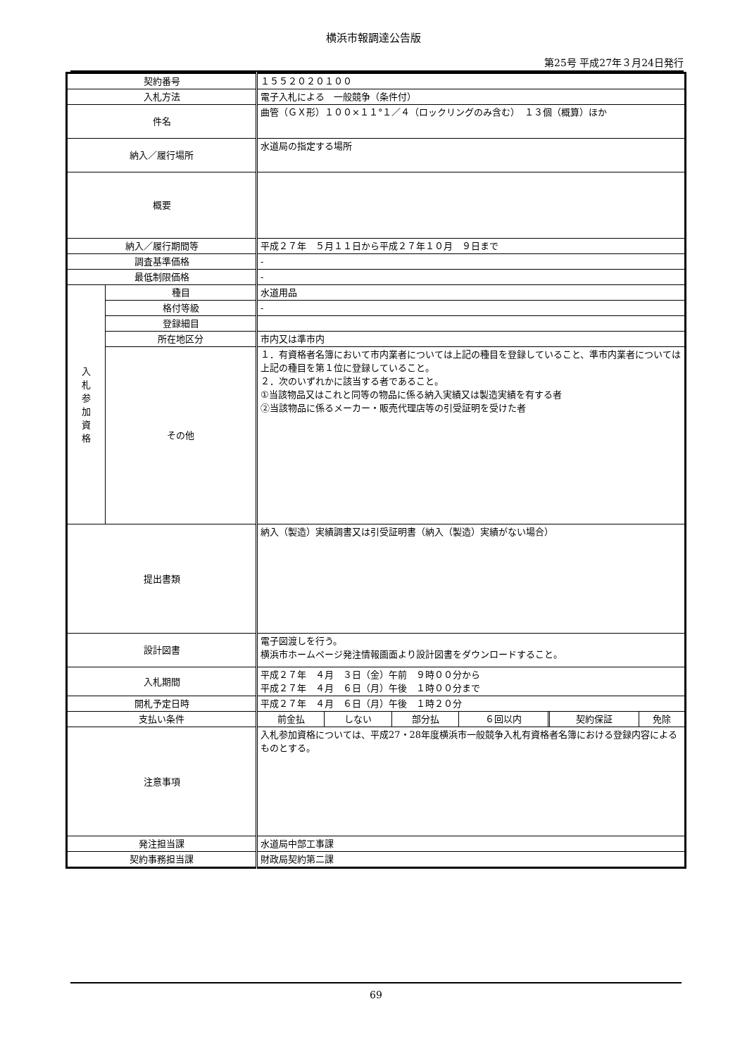横浜市報調達公告版
第25号 平成27年３月24日発行
| 契約番号 | | １５５２０２０１００ |
| 入札方法 | | 電子入札による 一般競争（条件付） |
| 件名 | | 曲管（ＧＸ形）１００×１１°１／４（ロックリングのみ含む） １３個（概算）ほか |
| 納入／履行場所 | | 水道局の指定する場所 |
| 概要 | | |
| 納入／履行期間等 | | 平成２７年 ５月１１日から平成２７年１０月 ９日まで |
| 調査基準価格 | | - |
| 最低制限価格 | | - |
| 入 札 参 加 資 格 | 種目 | 水道用品 |
| | 格付等級 | - |
| | 登録細目 | |
| | 所在地区分 | 市内又は準市内 |
| | その他 | １．有資格者名簿において市内業者については上記の種目を登録していること、準市内業者については上記の種目を第１位に登録していること。 ２．次のいずれかに該当する者であること。 ①当該物品又はこれと同等の物品に係る納入実績又は製造実績を有する者 ②当該物品に係るメーカー・販売代理店等の引受証明を受けた者 |
| 提出書類 | | 納入（製造）実績調書又は引受証明書（納入（製造）実績がない場合） |
| 設計図書 | | 電子図渡しを行う。 横浜市ホームページ発注情報画面より設計図書をダウンロードすること。 |
| 入札期間 | | 平成２７年 ４月 ３日（金）午前 ９時００分から 平成２７年 ４月 ６日（月）午後 １時００分まで |
| 開札予定日時 | | 平成２７年 ４月 ６日（月）午後 １時２０分 |
| 支払い条件 | | / 前金払 / しない / 部分払 / ６回以内 / 契約保証 / 免除 / |
| 注意事項 | | 入札参加資格については、平成27・28年度横浜市一般競争入札有資格者名簿における登録内容によるものとする。 |
| 発注担当課 | | 水道局中部工事課 |
| 契約事務担当課 | | 財政局契約第二課 |
69